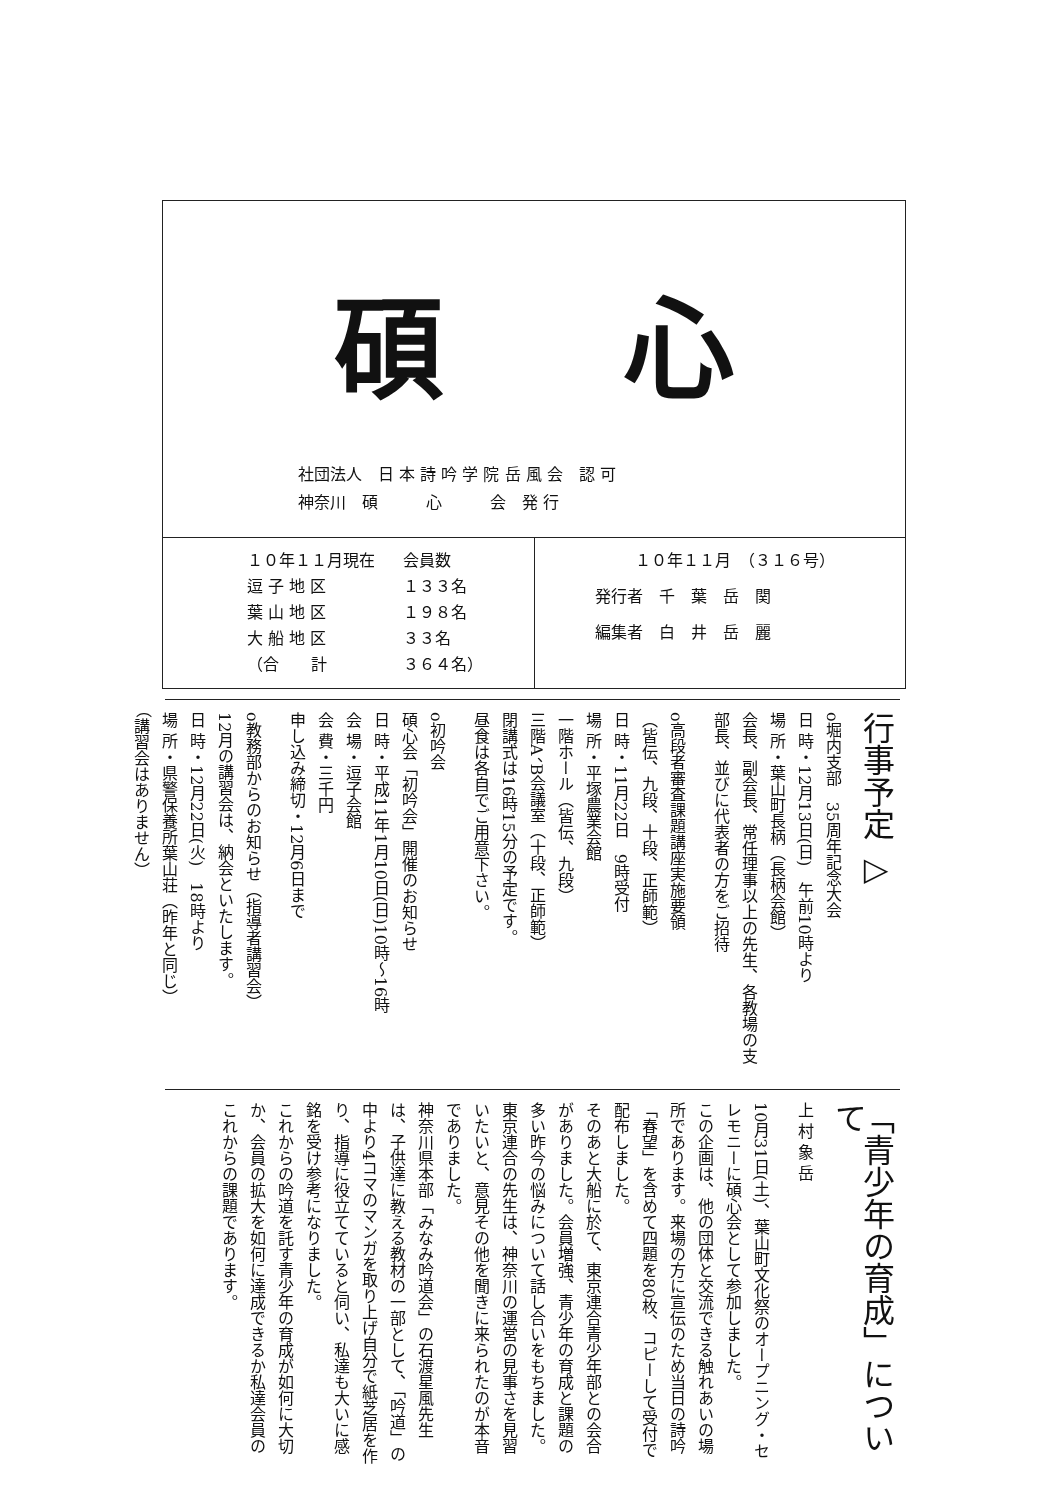碩 心
社団法人　日 本 詩 吟 学 院 岳 風 会　認 可
神奈川　碩　　　心　　　会　発 行
| １０年１１月現在 | 会員数 |
| 逗 子 地 区 | １３３名 |
| 葉 山 地 区 | １９８名 |
| 大 船 地 区 | ３３名 |
| （合 計 | ３６４名） |
１０年１１月　（３１６号）
発行者　千　葉　岳　関
編集者　白　井　岳　麗
行事予定 ▷
o堀内支部　35周年記念大会
日 時・12月13日(日)　午前10時より
場 所・葉山町長柄（長柄会館）
会長、副会長、常任理事以上の先生、各教場の支部長、並びに代表者の方をご招待
o高段者審査課題講座実施要領
（皆伝、九段、十段、正師範）
日 時・11月22日　9時受付
場 所・平塚農業会館
一階ホール（皆伝、九段）
三階A、B会議室（十段、正師範）
閉講式は16時15分の予定です。
昼食は各自でご用意下さい。
o初吟会
碩心会「初吟会」開催のお知らせ
日 時・平成11年1月10日(日)10時～16時
会 場・逗子会館
会 費・三千円
申し込み締切・12月6日まで
o教務部からのお知らせ（指導者講習会）
12月の講習会は、納会といたします。
日 時・12月22日(火)　18時より
場 所・県警保養所葉山荘（昨年と同じ）
（講習会はありません）
「青少年の育成」について
上 村 象 岳
10月31日(土)、葉山町文化祭のオープニング・セレモニーに碩心会として参加しました。
この企画は、他の団体と交流できる触れあいの場所であります。来場の方に宣伝のため当日の詩吟「春望」を含めて四題を80枚、コピーして受付で配布しました。
そのあと大船に於て、東京連合青少年部との会合がありました。会員増強、青少年の育成と課題の多い昨今の悩みについて話し合いをもちました。
東京連合の先生は、神奈川の運営の見事さを見習いたいと、意見その他を聞きに来られたのが本音でありました。
神奈川県本部「みなみ吟道会」の石渡星風先生は、子供達に教える教材の一部として、「吟道」の中より4コマのマンガを取り上げ自分で紙芝居を作り、指導に役立てていると伺い、私達も大いに感銘を受け参考になりました。
これからの吟道を託す青少年の育成が如何に大切か、会員の拡大を如何に達成できるか私達会員のこれからの課題であります。